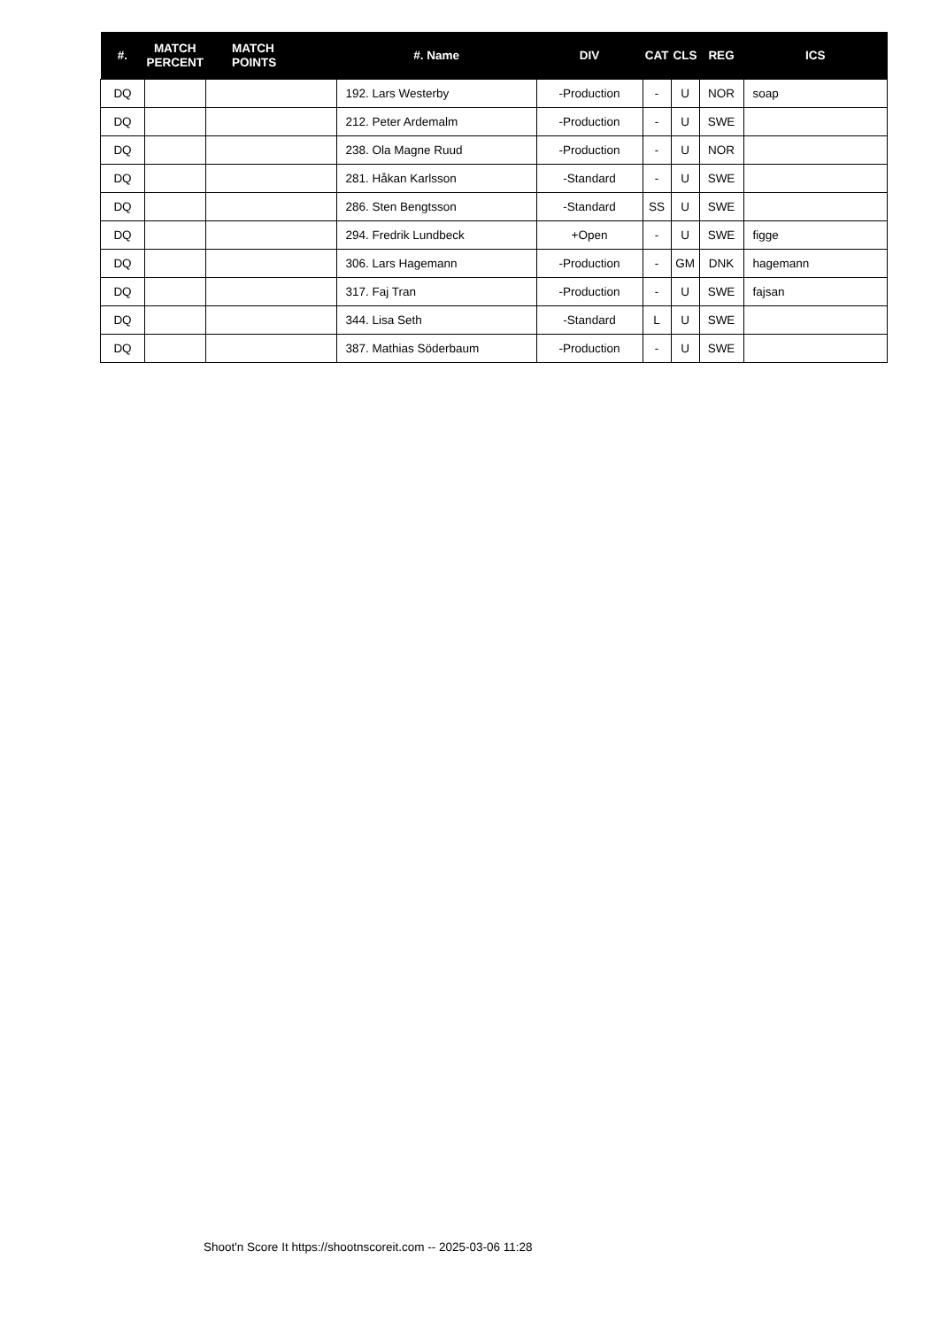| #. | MATCH PERCENT | MATCH POINTS | #. Name | DIV | CAT | CLS | REG | ICS |
| --- | --- | --- | --- | --- | --- | --- | --- | --- |
| DQ | | | 192. Lars Westerby | -Production | - | U | NOR | soap |
| DQ | | | 212. Peter Ardemalm | -Production | - | U | SWE | |
| DQ | | | 238. Ola Magne Ruud | -Production | - | U | NOR | |
| DQ | | | 281. Håkan Karlsson | -Standard | - | U | SWE | |
| DQ | | | 286. Sten Bengtsson | -Standard | SS | U | SWE | |
| DQ | | | 294. Fredrik Lundbeck | +Open | - | U | SWE | figge |
| DQ | | | 306. Lars Hagemann | -Production | - | GM | DNK | hagemann |
| DQ | | | 317. Faj Tran | -Production | - | U | SWE | fajsan |
| DQ | | | 344. Lisa Seth | -Standard | L | U | SWE | |
| DQ | | | 387. Mathias Söderbaum | -Production | - | U | SWE | |
Shoot'n Score It https://shootnscoreit.com -- 2025-03-06 11:28